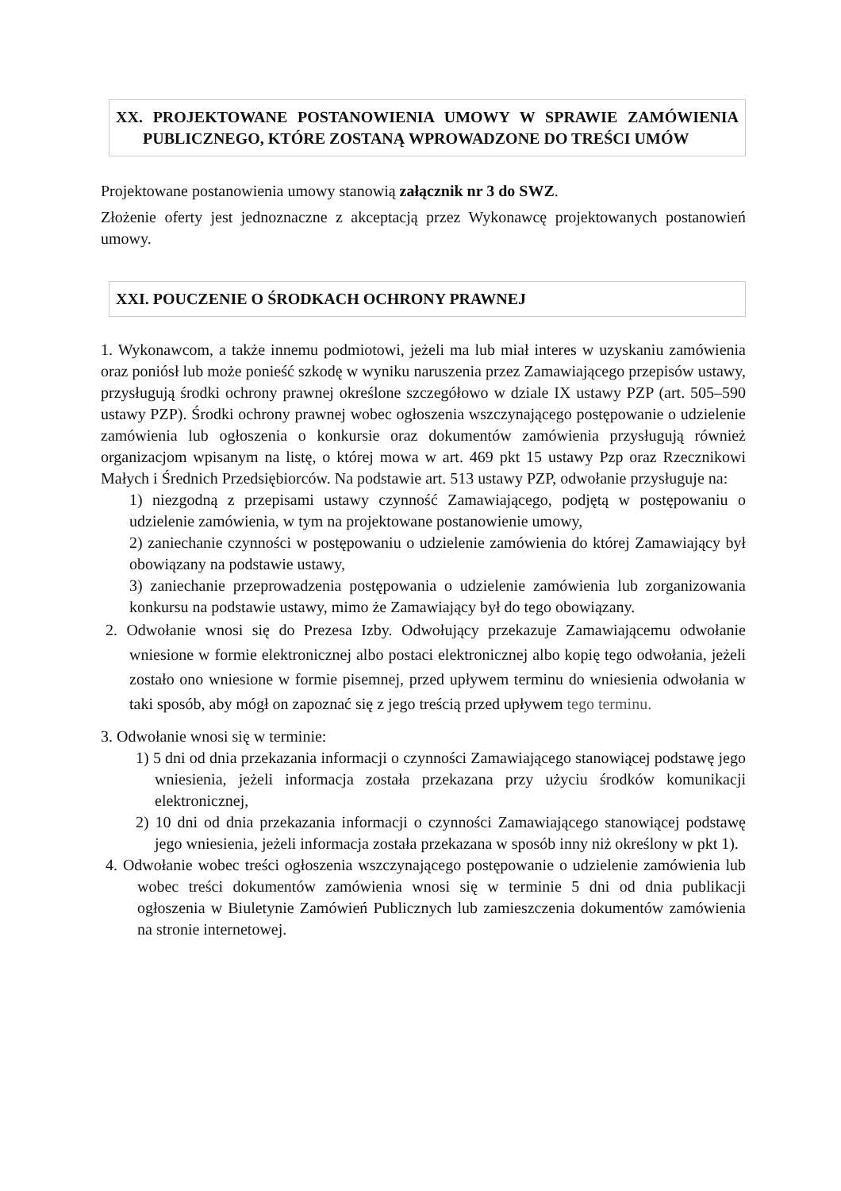XX. PROJEKTOWANE POSTANOWIENIA UMOWY W SPRAWIE ZAMÓWIENIA PUBLICZNEGO, KTÓRE ZOSTANĄ WPROWADZONE DO TREŚCI UMÓW
Projektowane postanowienia umowy stanowią załącznik nr 3 do SWZ.
Złożenie oferty jest jednoznaczne z akceptacją przez Wykonawcę projektowanych postanowień umowy.
XXI. POUCZENIE O ŚRODKACH OCHRONY PRAWNEJ
1. Wykonawcom, a także innemu podmiotowi, jeżeli ma lub miał interes w uzyskaniu zamówienia oraz poniósł lub może ponieść szkodę w wyniku naruszenia przez Zamawiającego przepisów ustawy, przysługują środki ochrony prawnej określone szczegółowo w dziale IX ustawy PZP (art. 505–590 ustawy PZP). Środki ochrony prawnej wobec ogłoszenia wszczynającego postępowanie o udzielenie zamówienia lub ogłoszenia o konkursie oraz dokumentów zamówienia przysługują również organizacjom wpisanym na listę, o której mowa w art. 469 pkt 15 ustawy Pzp oraz Rzecznikowi Małych i Średnich Przedsiębiorców. Na podstawie art. 513 ustawy PZP, odwołanie przysługuje na:
1) niezgodną z przepisami ustawy czynność Zamawiającego, podjętą w postępowaniu o udzielenie zamówienia, w tym na projektowane postanowienie umowy,
2) zaniechanie czynności w postępowaniu o udzielenie zamówienia do której Zamawiający był obowiązany na podstawie ustawy,
3) zaniechanie przeprowadzenia postępowania o udzielenie zamówienia lub zorganizowania konkursu na podstawie ustawy, mimo że Zamawiający był do tego obowiązany.
2. Odwołanie wnosi się do Prezesa Izby. Odwołujący przekazuje Zamawiającemu odwołanie wniesione w formie elektronicznej albo postaci elektronicznej albo kopię tego odwołania, jeżeli zostało ono wniesione w formie pisemnej, przed upływem terminu do wniesienia odwołania w taki sposób, aby mógł on zapoznać się z jego treścią przed upływem tego terminu.
3. Odwołanie wnosi się w terminie:
1) 5 dni od dnia przekazania informacji o czynności Zamawiającego stanowiącej podstawę jego wniesienia, jeżeli informacja została przekazana przy użyciu środków komunikacji elektronicznej,
2) 10 dni od dnia przekazania informacji o czynności Zamawiającego stanowiącej podstawę jego wniesienia, jeżeli informacja została przekazana w sposób inny niż określony w pkt 1).
4. Odwołanie wobec treści ogłoszenia wszczynającego postępowanie o udzielenie zamówienia lub wobec treści dokumentów zamówienia wnosi się w terminie 5 dni od dnia publikacji ogłoszenia w Biuletynie Zamówień Publicznych lub zamieszczenia dokumentów zamówienia na stronie internetowej.